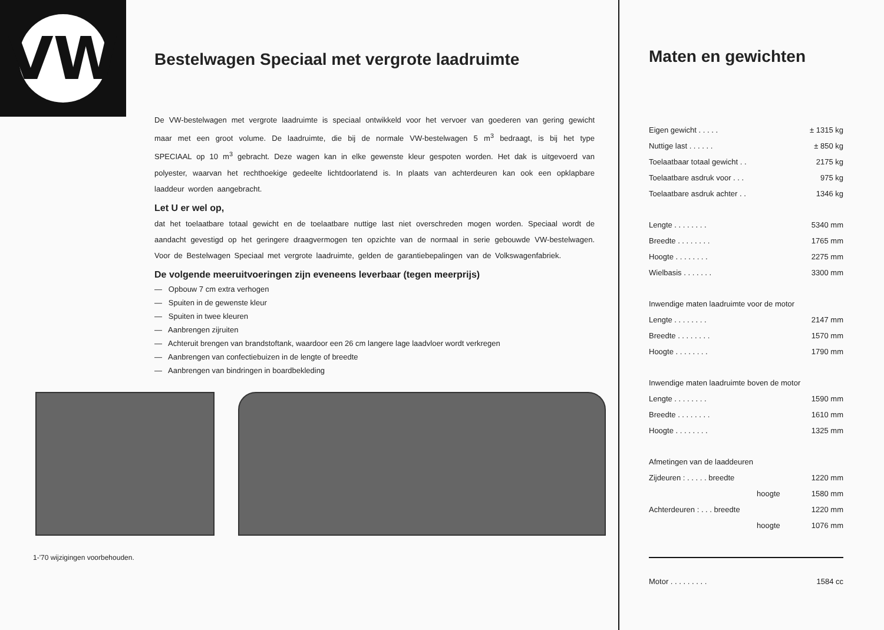VW
Bestelwagen Speciaal met vergrote laadruimte
De VW-bestelwagen met vergrote laadruimte is speciaal ontwikkeld voor het vervoer van goederen van gering gewicht maar met een groot volume. De laadruimte, die bij de normale VW-bestelwagen 5 m<sup>3</sup> bedraagt, is bij het type SPECIAAL op 10 m<sup>3</sup> gebracht. Deze wagen kan in elke gewenste kleur gespoten worden. Het dak is uitgevoerd van polyester, waarvan het rechthoekige gedeelte lichtdoorlatend is. In plaats van achterdeuren kan ook een opklapbare laaddeur worden aangebracht.
Let U er wel op,
dat het toelaatbare totaal gewicht en de toelaatbare nuttige last niet overschreden mogen worden. Speciaal wordt de aandacht gevestigd op het geringere draagvermogen ten opzichte van de normaal in serie gebouwde VW-bestelwagen. Voor de Bestelwagen Speciaal met vergrote laadruimte, gelden de garantiebepalingen van de Volkswagenfabriek.
De volgende meeruitvoeringen zijn eveneens leverbaar (tegen meerprijs)
— Opbouw 7 cm extra verhogen
— Spuiten in de gewenste kleur
— Spuiten in twee kleuren
— Aanbrengen zijruiten
— Achteruit brengen van brandstoftank, waardoor een 26 cm langere lage laadvloer wordt verkregen
— Aanbrengen van confectiebuizen in de lengte of breedte
— Aanbrengen van bindringen in boardbekleding
1-'70 wijzigingen voorbehouden.
Maten en gewichten
| Eigen gewicht . . . . . | ± 1315 kg |
| Nuttige last . . . . . . | ± 850 kg |
| Toelaatbaar totaal gewicht . . | 2175 kg |
| Toelaatbare asdruk voor . . . | 975 kg |
| Toelaatbare asdruk achter . . | 1346 kg |
| Lengte . . . . . . . . | 5340 mm |
| Breedte . . . . . . . . | 1765 mm |
| Hoogte . . . . . . . . | 2275 mm |
| Wielbasis . . . . . . . | 3300 mm |
| Inwendige maten laadruimte voor de motor | |
| Lengte . . . . . . . . | 2147 mm |
| Breedte . . . . . . . . | 1570 mm |
| Hoogte . . . . . . . . | 1790 mm |
| Inwendige maten laadruimte boven de motor | |
| Lengte . . . . . . . . | 1590 mm |
| Breedte . . . . . . . . | 1610 mm |
| Hoogte . . . . . . . . | 1325 mm |
| Afmetingen van de laaddeuren | |
| Zijdeuren : . . . . . breedte | 1220 mm |
| hoogte | 1580 mm |
| Achterdeuren : . . . breedte | 1220 mm |
| hoogte | 1076 mm |
| Motor . . . . . . . . . | 1584 cc |